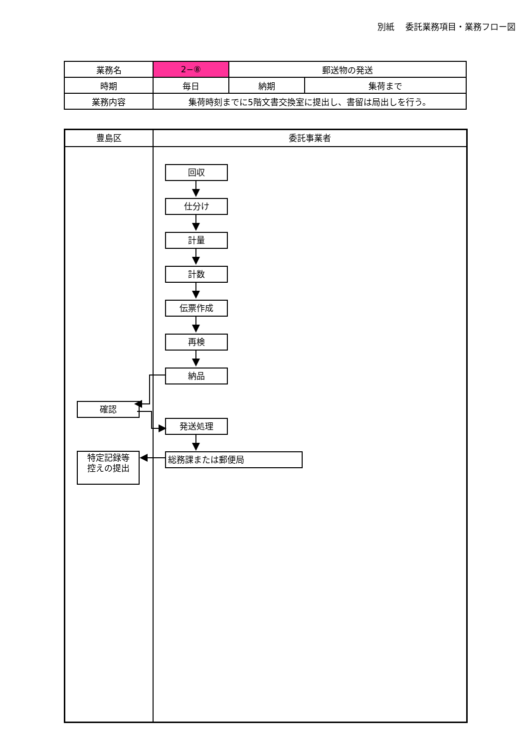別紙　 委託業務項目・業務フロー図
| 業務名 | 2−⑧ | 郵送物の発送 | |
| 時期 | 毎日 | 納期 | 集荷まで |
| 業務内容 | 集荷時刻までに5階文書交換室に提出し、書留は局出しを行う。 | | |
豊島区
確認
特定記録等
控えの提出
委託事業者
回収
仕分け
計量
計数
伝票作成
再検
納品
発送処理
総務課または郵便局